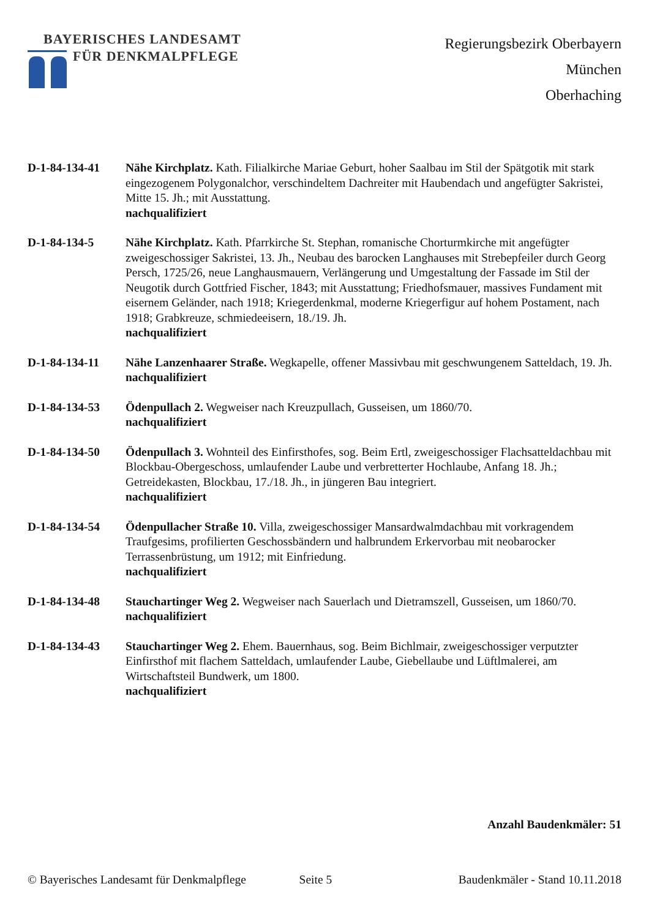BAYERISCHES LANDESAMT
FÜR DENKMALPFLEGE
Regierungsbezirk Oberbayern
München
Oberhaching
D-1-84-134-41 Nähe Kirchplatz. Kath. Filialkirche Mariae Geburt, hoher Saalbau im Stil der Spätgotik mit stark eingezogenem Polygonalchor, verschindeltem Dachreiter mit Haubendach und angefügter Sakristei, Mitte 15. Jh.; mit Ausstattung.
nachqualifiziert
D-1-84-134-5 Nähe Kirchplatz. Kath. Pfarrkirche St. Stephan, romanische Chorturmkirche mit angefügter zweigeschossiger Sakristei, 13. Jh., Neubau des barocken Langhauses mit Strebepfeiler durch Georg Persch, 1725/26, neue Langhausmauern, Verlängerung und Umgestaltung der Fassade im Stil der Neugotik durch Gottfried Fischer, 1843; mit Ausstattung; Friedhofsmauer, massives Fundament mit eisernem Geländer, nach 1918; Kriegerdenkmal, moderne Kriegerfigur auf hohem Postament, nach 1918; Grabkreuze, schmiedeeisern, 18./19. Jh.
nachqualifiziert
D-1-84-134-11 Nähe Lanzenhaarer Straße. Wegkapelle, offener Massivbau mit geschwungenem Satteldach, 19. Jh.
nachqualifiziert
D-1-84-134-53 Ödenpullach 2. Wegweiser nach Kreuzpullach, Gusseisen, um 1860/70.
nachqualifiziert
D-1-84-134-50 Ödenpullach 3. Wohnteil des Einfirsthofes, sog. Beim Ertl, zweigeschossiger Flachsatteldachbau mit Blockbau-Obergeschoss, umlaufender Laube und verbretterter Hochlaube, Anfang 18. Jh.; Getreidekasten, Blockbau, 17./18. Jh., in jüngeren Bau integriert.
nachqualifiziert
D-1-84-134-54 Ödenpullacher Straße 10. Villa, zweigeschossiger Mansardwalmdachbau mit vorkragendem Traufgesims, profilierten Geschossbändern und halbrundem Erkervorbau mit neobarocker Terrassenbrüstung, um 1912; mit Einfriedung.
nachqualifiziert
D-1-84-134-48 Stauchartinger Weg 2. Wegweiser nach Sauerlach und Dietramszell, Gusseisen, um 1860/70.
nachqualifiziert
D-1-84-134-43 Stauchartinger Weg 2. Ehem. Bauernhaus, sog. Beim Bichlmair, zweigeschossiger verputzter Einfirsthof mit flachem Satteldach, umlaufender Laube, Giebellaube und Lüftlmalerei, am Wirtschaftsteil Bundwerk, um 1800.
nachqualifiziert
Anzahl Baudenkmäler: 51
© Bayerisches Landesamt für Denkmalpflege Seite 5 Baudenkmäler - Stand 10.11.2018